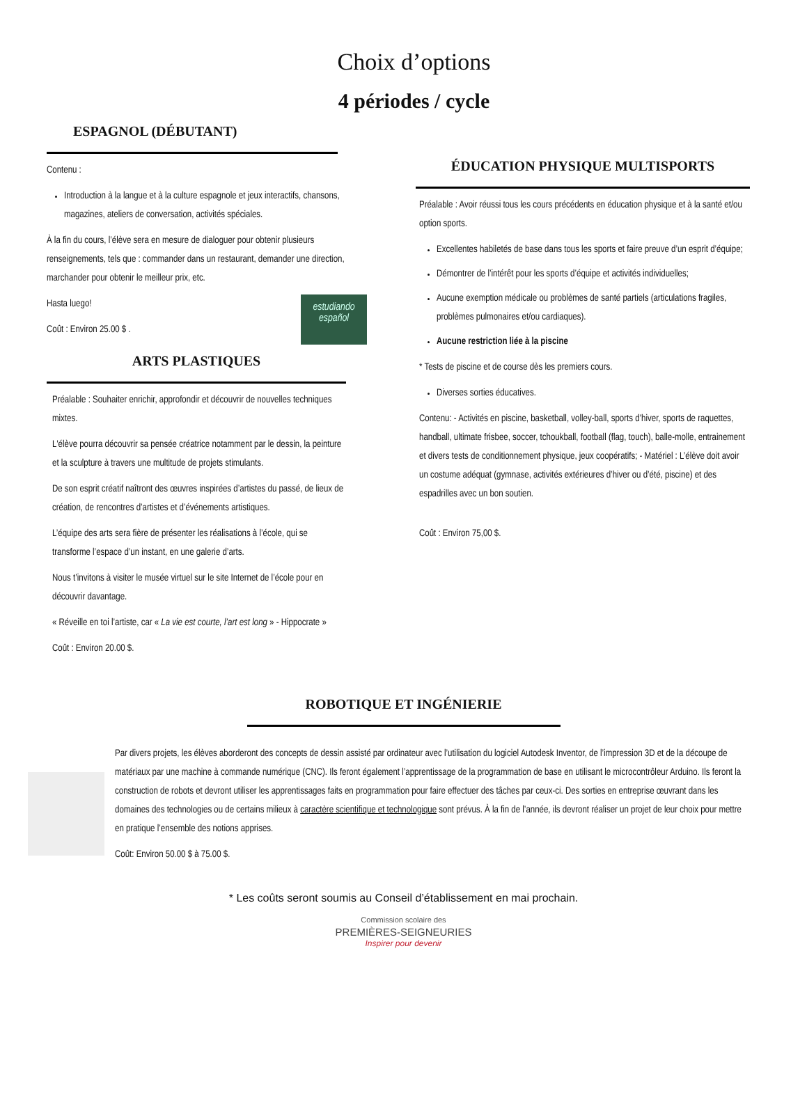Choix d’options
4 périodes / cycle
ESPAGNOL (DÉBUTANT)
Contenu :
Introduction à la langue et à la culture espagnole et jeux interactifs, chansons, magazines, ateliers de conversation, activités spéciales.
À la fin du cours, l’élève sera en mesure de dialoguer pour obtenir plusieurs renseignements, tels que : commander dans un restaurant, demander une direction, marchander pour obtenir le meilleur prix, etc.
estudiando español
Hasta luego!
Coût : Environ 25.00 $ .
ARTS PLASTIQUES
Préalable : Souhaiter enrichir, approfondir et découvrir de nouvelles techniques mixtes.
L'élève pourra découvrir sa pensée créatrice notamment par le dessin, la peinture et la sculpture à travers une multitude de projets stimulants.
De son esprit créatif naîtront des œuvres inspirées d’artistes du passé, de lieux de création, de rencontres d’artistes et d’événements artistiques.
L’équipe des arts sera fière de présenter les réalisations à l’école, qui se transforme l’espace d’un instant, en une galerie d’arts.
Nous t’invitons à visiter le musée virtuel sur le site Internet de l’école pour en découvrir davantage.
« Réveille en toi l’artiste, car « La vie est courte, l’art est long » - Hippocrate »
Coût : Environ 20.00 $.
ÉDUCATION PHYSIQUE MULTISPORTS
Préalable : Avoir réussi tous les cours précédents en éducation physique et à la santé et/ou option sports.
Excellentes habiletés de base dans tous les sports et faire preuve d’un esprit d’équipe;
Démontrer de l’intérêt pour les sports d’équipe et activités individuelles;
Aucune exemption médicale ou problèmes de santé partiels (articulations fragiles, problèmes pulmonaires et/ou cardiaques).
Aucune restriction liée à la piscine
* Tests de piscine et de course dès les premiers cours.
Diverses sorties éducatives.
Contenu: - Activités en piscine, basketball, volley-ball, sports d’hiver, sports de raquettes, handball, ultimate frisbee, soccer, tchoukball, football (flag, touch), balle-molle, entrainement et divers tests de conditionnement physique, jeux coopératifs; - Matériel : L’élève doit avoir un costume adéquat (gymnase, activités extérieures d’hiver ou d’été, piscine) et des espadrilles avec un bon soutien.
Coût : Environ 75,00 $.
ROBOTIQUE ET INGÉNIERIE
Par divers projets, les élèves aborderont des concepts de dessin assisté par ordinateur avec l’utilisation du logiciel Autodesk Inventor, de l’impression 3D et de la découpe de matériaux par une machine à commande numérique (CNC). Ils feront également l’apprentissage de la programmation de base en utilisant le microcontrôleur Arduino. Ils feront la construction de robots et devront utiliser les apprentissages faits en programmation pour faire effectuer des tâches par ceux-ci. Des sorties en entreprise œuvrant dans les domaines des technologies ou de certains milieux à caractère scientifique et technologique sont prévus. À la fin de l’année, ils devront réaliser un projet de leur choix pour mettre en pratique l’ensemble des notions apprises.
Coût: Environ 50.00 $ à 75.00 $.
* Les coûts seront soumis au Conseil d’établissement en mai prochain.
Commission scolaire des
PREMIÈRES-SEIGNEURIES
Inspirer pour devenir